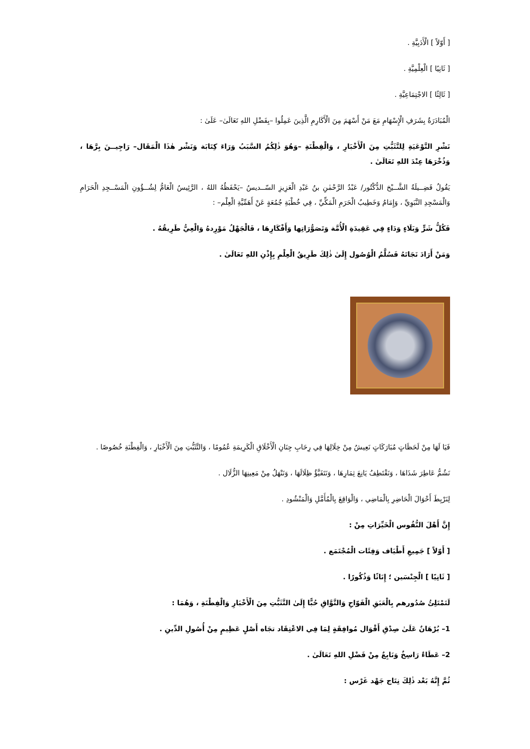[ أَوّلاً ] الْأَدَبِيَّةِ .
[ ثَانِيًا ] الْعِلْمِيَّةِ .
[ ثَالِثًا ] الاجْتِمَاعِيَّةِ .
الْمُبَادَرَةُ بِشَرَفِ الْإِسْهَامِ مَعَ مَنْ أَسْهَمَ مِنَ الْأَكَارِمِ الَّذِينَ عَمِلُوا –بِفَضْلِ اللهِ تَعَالَىٰ– عَلَىٰ :
نَشْرِ التَّوْعَيَةِ لِلتَّثَبُّتِ مِنَ الْأَخْبَارِ ، وَالْفِطْنَةِ –وَهُوَ ذٰلِكُمُ السَّبَبُ وَرَاءَ كِتَابَة وَنَشْر هٰذَا الْمَقَال– رَاجِيــنَ بِرَّهَا ، وَذُخْرَهَا عِنْدَ اللهِ تَعَالَىٰ .
يَقُولُ فَضِــيلَةُ الشَّــيْخ الدُّكْتُور/ عَبْدُ الرَّحْمٰنِ بنُ عَبْدِ الْعَزِيزِ السّــديسُ –يَحْفَظُهُ اللهُ ، الرَّئِيسُ الْعَامُّ لِشُــؤُونِ الْمَسْــجِدِ الْحَرَامِ وَالْمَسْجِدِ النَّبَوِيِّ ، وَإِمَامُ وَخَطِيبُ الْحَرَمِ الْمَكِّيِّ ، فِي خُطْبَةِ جُمُعَةٍ عَنْ أَهَمِّيَّةِ الْعِلْم– :
فَكُلُّ شَرٍّ وَبَلَاءٍ وَدَاءٍ فِي عَقِيدَةِ الْأُمَّة وَتَصَوُّرَاتِها وَأَفْكَارِهَا ، فَالْجَهْلُ مَوْرِدهُ وَالْعِيُّ طَرِيقُهُ .
وَمَنْ أَرَادَ نَجَاتَهُ فَسُلَّمُ الْوُصُول إِلَىٰ ذٰلِكَ طَرِيقُ الْعِلْمِ بِإِذْنِ اللهِ تَعَالَىٰ .
فَيَا لَهَا مِنْ لَحَظَاتٍ مُبَارَكَاتٍ نَعِيشُ مِنْ خِلَالِهَا فِي رِحَابِ جِنَانِ الْأَخْلَاقِ الْكَرِيمَةِ عُمُومًا ، وَالتَّثَبُّتِ مِنَ الْأَخْبَارِ ، وَالْفِطْنَةِ خُصُوصًا .
نَشُمُّ عَاطِرَ شَذَاهَا ، وَنَقْتَطِفُ يَانِعَ ثِمَارِهَا ، وَنَتَفَيَّؤُ ظِلَالَهَا ، وَنَنْهَلُ مِنْ مَعِينِهَا الزُّلَال .
لِنَرْبِطَ أَحْوَالَ الْحَاضِرِ بِالْمَاضِي ، وَالْوَاقِعَ بِالْمُأَمَّلِ وَالْمَنْشُودِ .
إِنَّ أَهْلَ النُّفُوس الْخَيِّرَاتِ مِنْ :
[ أَوّلاً ] جَمِيعِ أَطْيَاف وَفِئَات الْمُجْتَمَع .
[ ثَانِيًا ] الْجِنْسَين ؛ إِنَاثًا وَذُكُورًا .
لَتَمْتَلِئُ صُدُورهم بِالْعَبَقِ الْفَوّاحِ وَالتَّوَّاقِ حُبًّا إِلَىٰ التَّثَبُّتِ مِنَ الْأَخْبَارِ وَالْفِطْنَةِ ، وَهُمَا :
1– بُرْهَانٌ عَلَىٰ صِدْقِ أَقْوَال مُوافِقَةٍ لِمَا فِي الاعْتِقَاد تجَاه أَصْلٍ عَظِيمٍ مِنْ أُصُولِ الدِّينِ .
2– عَطَاءٌ رَاسِخٌ وَنَابِعٌ مِنْ فَضْلِ اللهِ تَعَالَىٰ .
ثُمَّ إِنَّهُ بَعْد ذٰلِكَ نِتَاج جَهْد غَرْس :